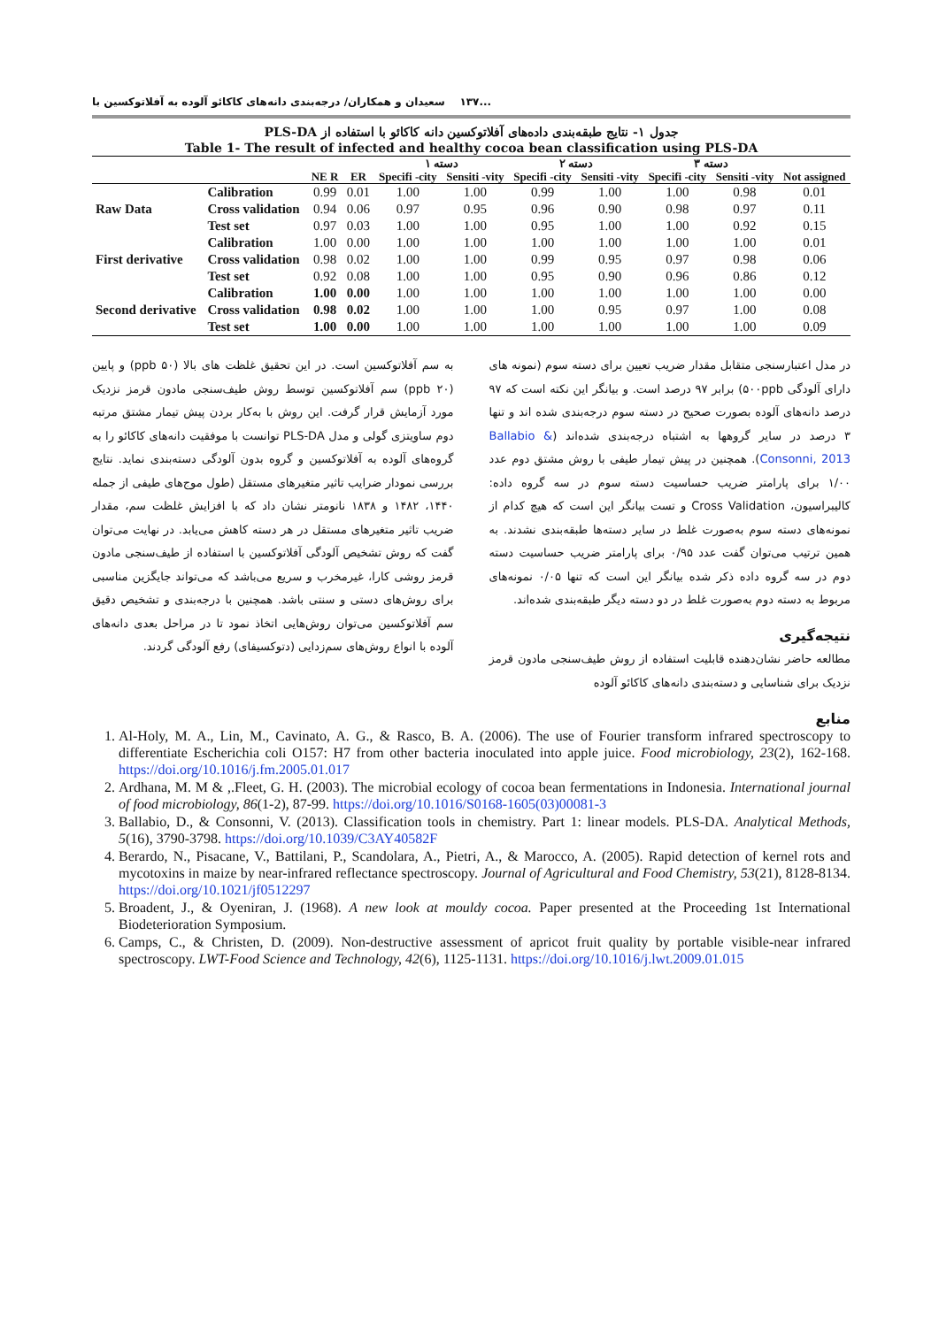...۱۳۷ سعیدان و همکاران/ درجه‌بندی دانه‌های کاکائو آلوده به آفلاتوکسین با
جدول ۱- نتایج طبقه‌بندی داده‌های آفلاتوکسین دانه کاکائو با استفاده از PLS-DA
Table 1- The result of infected and healthy cocoa bean classification using PLS-DA
| | | | | دسته ۱ | | دسته ۲ | | دسته ۳ | | |
| --- | --- | --- | --- | --- | --- | --- | --- | --- | --- | --- |
| | | NE R | ER | Specifi -city | Sensiti -vity | Specifi -city | Sensiti -vity | Specifi -city | Sensiti -vity | Not assigned |
| Raw Data | Calibration | 0.99 | 0.01 | 1.00 | 1.00 | 0.99 | 1.00 | 1.00 | 0.98 | 0.01 |
| | Cross validation | 0.94 | 0.06 | 0.97 | 0.95 | 0.96 | 0.90 | 0.98 | 0.97 | 0.11 |
| | Test set | 0.97 | 0.03 | 1.00 | 1.00 | 0.95 | 1.00 | 1.00 | 0.92 | 0.15 |
| First derivative | Calibration | 1.00 | 0.00 | 1.00 | 1.00 | 1.00 | 1.00 | 1.00 | 1.00 | 0.01 |
| | Cross validation | 0.98 | 0.02 | 1.00 | 1.00 | 0.99 | 0.95 | 0.97 | 0.98 | 0.06 |
| | Test set | 0.92 | 0.08 | 1.00 | 1.00 | 0.95 | 0.90 | 0.96 | 0.86 | 0.12 |
| Second derivative | Calibration | 1.00 | 0.00 | 1.00 | 1.00 | 1.00 | 1.00 | 1.00 | 1.00 | 0.00 |
| | Cross validation | 0.98 | 0.02 | 1.00 | 1.00 | 1.00 | 0.95 | 0.97 | 1.00 | 0.08 |
| | Test set | 1.00 | 0.00 | 1.00 | 1.00 | 1.00 | 1.00 | 1.00 | 1.00 | 0.09 |
در مدل اعتبارسنجی متقابل مقدار ضریب تعیین برای دسته سوم (نمونه های دارای آلودگی ۵۰۰ppb) برابر ۹۷ درصد است. و بیانگر این نکته است که ۹۷ درصد دانه‌های آلوده بصورت صحیح در دسته سوم درجه‌بندی شده اند و تنها ۳ درصد در سایر گروهها به اشتباه درجه‌بندی شده‌اند (Ballabio & Consonni, 2013). همچنین در پیش تیمار طیفی با روش مشتق دوم عدد ۱/۰۰ برای پارامتر ضریب حساسیت دسته سوم در سه گروه داده: کالیبراسیون، Cross Validation و تست بیانگر این است که هیچ کدام از نمونه‌های دسته سوم به‌صورت غلط در سایر دسته‌ها طبقه‌بندی نشدند. به همین ترتیب می‌توان گفت عدد ۰/۹۵ برای پارامتر ضریب حساسیت دسته دوم در سه گروه داده ذکر شده بیانگر این است که تنها ۰/۰۵ نمونه‌های مربوط به دسته دوم به‌صورت غلط در دو دسته دیگر طبقه‌بندی شده‌اند.
نتیجه‌گیری
مطالعه حاضر نشان‌دهنده قابلیت استفاده از روش طیف‌سنجی مادون قرمز نزدیک برای شناسایی و دسته‌بندی دانه‌های کاکائو آلوده
به سم آفلاتوکسین است. در این تحقیق غلظت های بالا (۵۰ ppb) و پایین (۲۰ ppb) سم آفلاتوکسین توسط روش طیف‌سنجی مادون قرمز نزدیک مورد آزمایش قرار گرفت. این روش با به‌کار بردن پیش تیمار مشتق مرتبه دوم ساویتزی گولی و مدل PLS-DA توانست با موفقیت دانه‌های کاکائو را به گروه‌های آلوده به آفلاتوکسین و گروه بدون آلودگی دسته‌بندی نماید. نتایج بررسی نمودار ضرایب تاثیر متغیرهای مستقل (طول موج‌های طیفی از جمله ۱۴۴۰، ۱۴۸۲ و ۱۸۳۸ نانومتر نشان داد که با افزایش غلظت سم، مقدار ضریب تاثیر متغیرهای مستقل در هر دسته کاهش می‌یابد. در نهایت می‌توان گفت که روش تشخیص آلودگی آفلاتوکسین با استفاده از طیف‌سنجی مادون قرمز روشی کارا، غیرمخرب و سریع می‌باشد که می‌تواند جایگزین مناسبی برای روش‌های دستی و سنتی باشد. همچنین با درجه‌بندی و تشخیص دقیق سم آفلاتوکسین می‌توان روش‌هایی اتخاذ نمود تا در مراحل بعدی دانه‌های آلوده با انواع روش‌های سم‌زدایی (دتوکسیفای) رفع آلودگی گردند.
منابع
1. Al-Holy, M. A., Lin, M., Cavinato, A. G., & Rasco, B. A. (2006). The use of Fourier transform infrared spectroscopy to differentiate Escherichia coli O157: H7 from other bacteria inoculated into apple juice. Food microbiology, 23(2), 162-168. https://doi.org/10.1016/j.fm.2005.01.017
2. Ardhana, M. M & ,.Fleet, G. H. (2003). The microbial ecology of cocoa bean fermentations in Indonesia. International journal of food microbiology, 86(1-2), 87-99. https://doi.org/10.1016/S0168-1605(03)00081-3
3. Ballabio, D., & Consonni, V. (2013). Classification tools in chemistry. Part 1: linear models. PLS-DA. Analytical Methods, 5(16), 3790-3798. https://doi.org/10.1039/C3AY40582F
4. Berardo, N., Pisacane, V., Battilani, P., Scandolara, A., Pietri, A., & Marocco, A. (2005). Rapid detection of kernel rots and mycotoxins in maize by near-infrared reflectance spectroscopy. Journal of Agricultural and Food Chemistry, 53(21), 8128-8134. https://doi.org/10.1021/jf0512297
5. Broadent, J., & Oyeniran, J. (1968). A new look at mouldy cocoa. Paper presented at the Proceeding 1st International Biodeterioration Symposium.
6. Camps, C., & Christen, D. (2009). Non-destructive assessment of apricot fruit quality by portable visible-near infrared spectroscopy. LWT-Food Science and Technology, 42(6), 1125-1131. https://doi.org/10.1016/j.lwt.2009.01.015